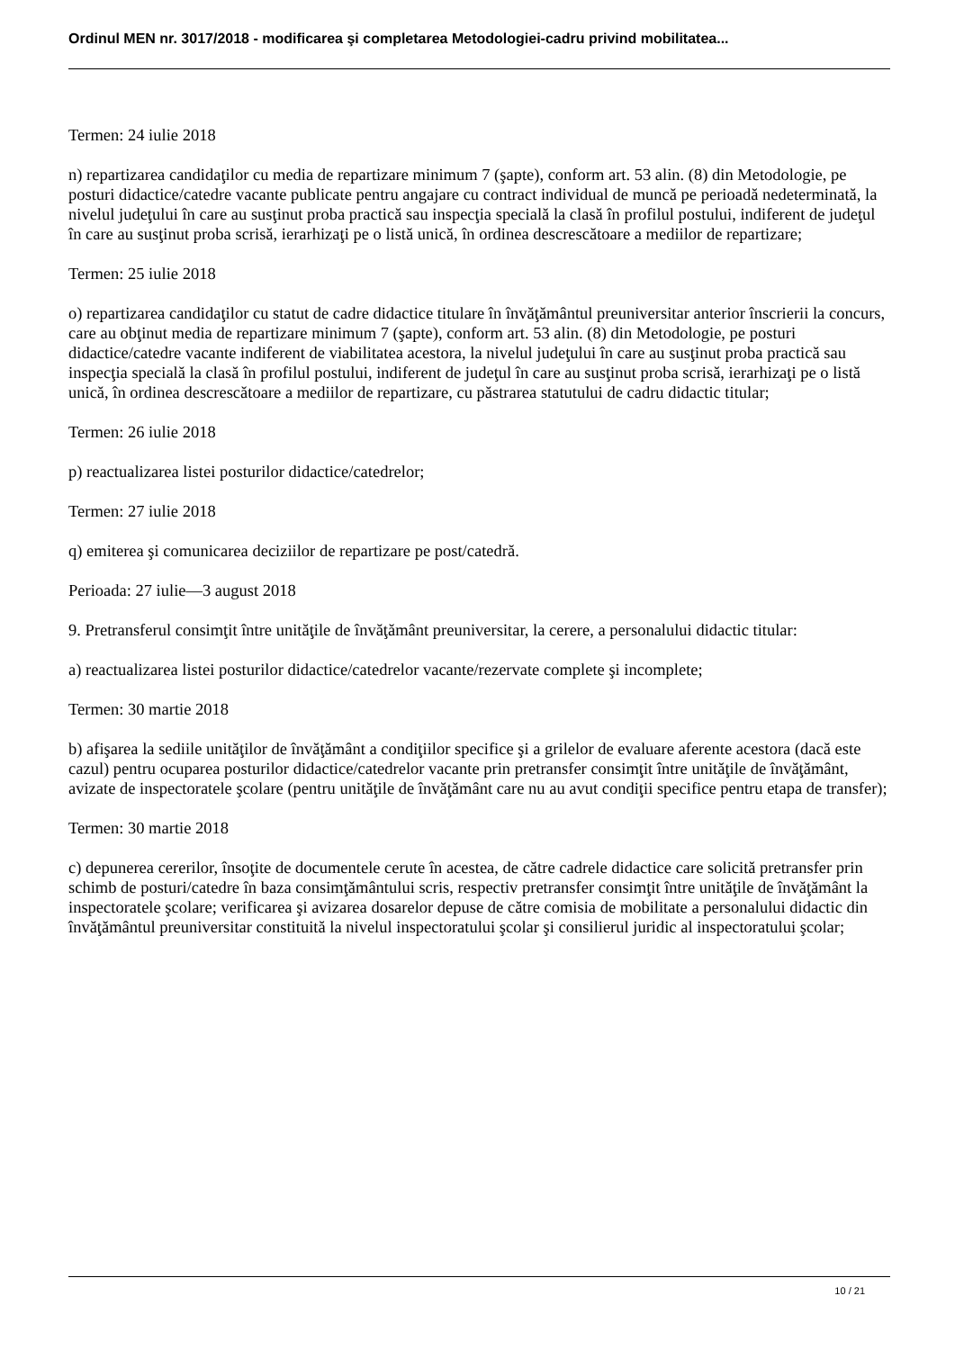Ordinul MEN nr. 3017/2018 - modificarea şi completarea Metodologiei-cadru privind mobilitatea...
Termen: 24 iulie 2018
n) repartizarea candidaţilor cu media de repartizare minimum 7 (şapte), conform art. 53 alin. (8) din Metodologie, pe posturi didactice/catedre vacante publicate pentru angajare cu contract individual de muncă pe perioadă nedeterminată, la nivelul judeţului în care au susţinut proba practică sau inspecţia specială la clasă în profilul postului, indiferent de judeţul în care au susţinut proba scrisă, ierarhizaţi pe o listă unică, în ordinea descrescătoare a mediilor de repartizare;
Termen: 25 iulie 2018
o) repartizarea candidaţilor cu statut de cadre didactice titulare în învăţământul preuniversitar anterior înscrierii la concurs, care au obţinut media de repartizare minimum 7 (şapte), conform art. 53 alin. (8) din Metodologie, pe posturi didactice/catedre vacante indiferent de viabilitatea acestora, la nivelul judeţului în care au susţinut proba practică sau inspecţia specială la clasă în profilul postului, indiferent de judeţul în care au susţinut proba scrisă, ierarhizaţi pe o listă unică, în ordinea descrescătoare a mediilor de repartizare, cu păstrarea statutului de cadru didactic titular;
Termen: 26 iulie 2018
p) reactualizarea listei posturilor didactice/catedrelor;
Termen: 27 iulie 2018
q) emiterea şi comunicarea deciziilor de repartizare pe post/catedră.
Perioada: 27 iulie—3 august 2018
9. Pretransferul consimţit între unităţile de învăţământ preuniversitar, la cerere, a personalului didactic titular:
a) reactualizarea listei posturilor didactice/catedrelor vacante/rezervate complete şi incomplete;
Termen: 30 martie 2018
b) afişarea la sediile unităţilor de învăţământ a condiţiilor specifice şi a grilelor de evaluare aferente acestora (dacă este cazul) pentru ocuparea posturilor didactice/catedrelor vacante prin pretransfer consimţit între unităţile de învăţământ, avizate de inspectoratele şcolare (pentru unităţile de învăţământ care nu au avut condiţii specifice pentru etapa de transfer);
Termen: 30 martie 2018
c) depunerea cererilor, însoţite de documentele cerute în acestea, de către cadrele didactice care solicită pretransfer prin schimb de posturi/catedre în baza consimţământului scris, respectiv pretransfer consimţit între unităţile de învăţământ la inspectoratele şcolare; verificarea şi avizarea dosarelor depuse de către comisia de mobilitate a personalului didactic din învăţământul preuniversitar constituită la nivelul inspectoratului şcolar şi consilierul juridic al inspectoratului şcolar;
10 / 21